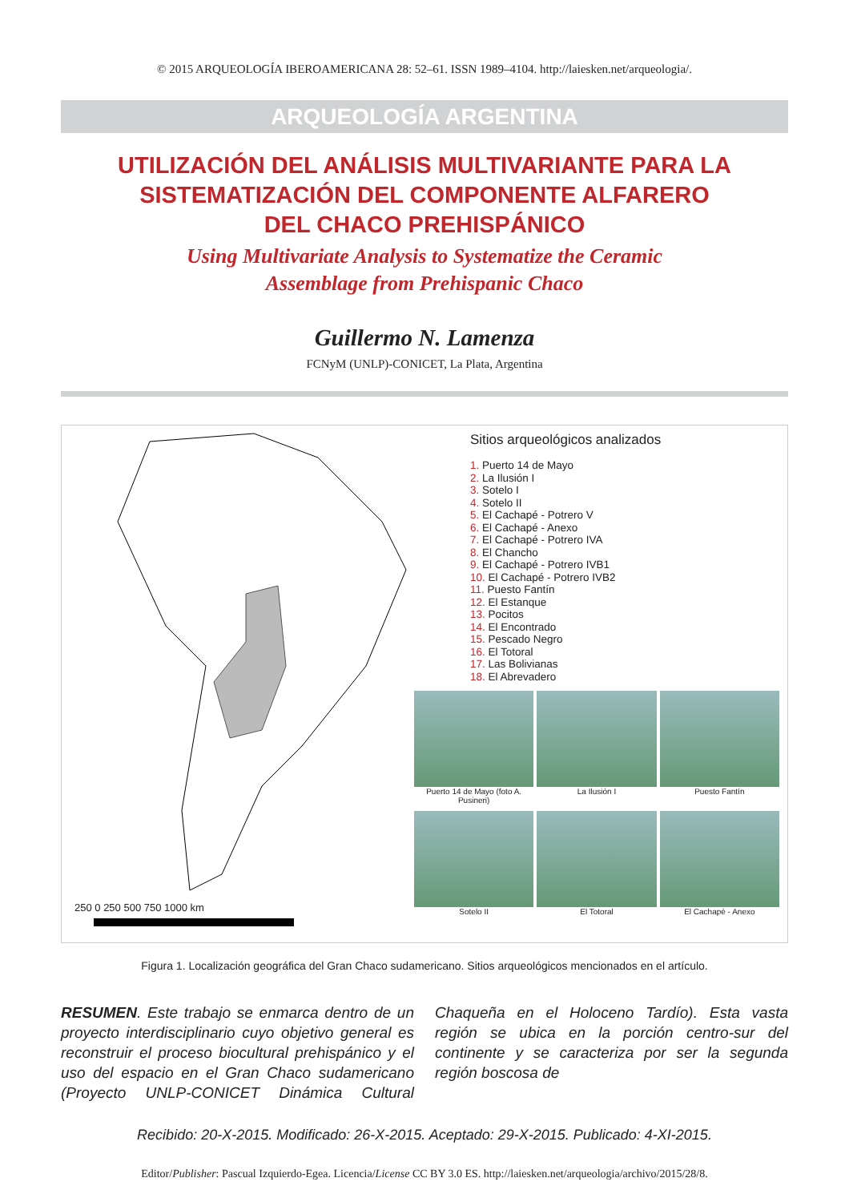© 2015 ARQUEOLOGÍA IBEROAMERICANA 28: 52–61. ISSN 1989–4104. http://laiesken.net/arqueologia/.
ARQUEOLOGÍA ARGENTINA
UTILIZACIÓN DEL ANÁLISIS MULTIVARIANTE PARA LA
SISTEMATIZACIÓN DEL COMPONENTE ALFARERO
DEL CHACO PREHISPÁNICO
Using Multivariate Analysis to Systematize the Ceramic
Assemblage from Prehispanic Chaco
Guillermo N. Lamenza
FCNyM (UNLP)-CONICET, La Plata, Argentina
250 0 250 500 750 1000 km
Sitios arqueológicos analizados
1. Puerto 14 de Mayo
2. La Ilusión I
3. Sotelo I
4. Sotelo II
5. El Cachapé - Potrero V
6. El Cachapé - Anexo
7. El Cachapé - Potrero IVA
8. El Chancho
9. El Cachapé - Potrero IVB1
10. El Cachapé - Potrero IVB2
11. Puesto Fantín
12. El Estanque
13. Pocitos
14. El Encontrado
15. Pescado Negro
16. El Totoral
17. Las Bolivianas
18. El Abrevadero
Puerto 14 de Mayo (foto A. Pusineri)
La Ilusión I
Puesto Fantín
Sotelo II
El Totoral
El Cachapé - Anexo
Figura 1. Localización geográfica del Gran Chaco sudamericano. Sitios arqueológicos mencionados en el artículo.
RESUMEN. Este trabajo se enmarca dentro de un proyecto interdisciplinario cuyo objetivo general es reconstruir el proceso biocultural prehispánico y el uso del espacio en el Gran Chaco sudamericano (Proyecto UNLP-CONICET Dinámica Cultural Chaqueña en el Holoceno Tardío). Esta vasta región se ubica en la porción centro-sur del continente y se caracteriza por ser la segunda región boscosa de
Recibido: 20-X-2015. Modificado: 26-X-2015. Aceptado: 29-X-2015. Publicado: 4-XI-2015.
Editor/Publisher: Pascual Izquierdo-Egea. Licencia/License CC BY 3.0 ES. http://laiesken.net/arqueologia/archivo/2015/28/8.